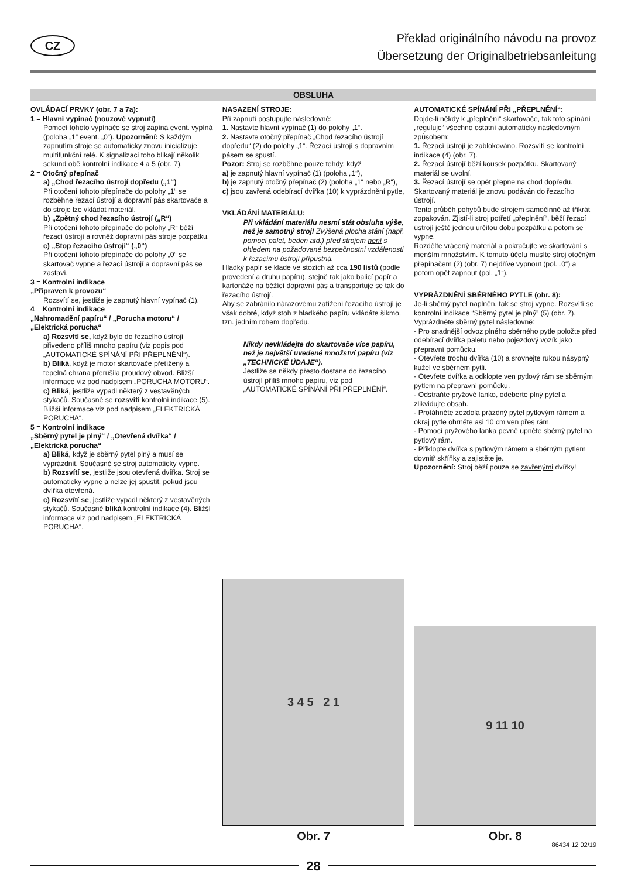CZ
Překlad originálního návodu na provoz
Übersetzung der Originalbetriebsanleitung
OBSLUHA
OVLÁDACÍ PRVKY (obr. 7 a 7a):
1 = Hlavní vypínač (nouzové vypnutí)
Pomocí tohoto vypínače se stroj zapíná event. vypíná (poloha „1“ event. „0“). Upozornění: S každým zapnutím stroje se automaticky znovu inicializuje multifunkční relé. K signalizaci toho blikají několik sekund obě kontrolní indikace 4 a 5 (obr. 7).
2 = Otočný přepínač
a) „Chod řezacího ústrojí dopředu („1“)
Při otočení tohoto přepínače do polohy „1“ se rozběhne řezací ústrojí a dopravní pás skartovače a do stroje lze vkládat materiál.
b) „Zpětný chod řezacího ústrojí („R“)
Při otočení tohoto přepínače do polohy „R“ běží řezací ústrojí a rovněž dopravní pás stroje pozpátku.
c) „Stop řezacího ústrojí“ („0“)
Při otočení tohoto přepínače do polohy „0“ se skartovač vypne a řezací ústrojí a dopravní pás se zastaví.
3 = Kontrolní indikace
„Připraven k provozu“
Rozsvítí se, jestliže je zapnutý hlavní vypínač (1).
4 = Kontrolní indikace
„Nahromadění papíru“ / „Porucha motoru“ / „Elektrická porucha“
a) Rozsvítí se, když bylo do řezacího ústrojí přivedeno příliš mnoho papíru (viz popis pod „AUTOMATICKÉ SPÍNÁNÍ PŘI PŘEPLNĚNÍ“).
b) Bliká, když je motor skartovače přetížený a tepelná chrana přerušila proudový obvod. Bližší informace viz pod nadpisem „PORUCHA MOTORU“.
c) Bliká, jestliže vypadl některý z vestavěných stykačů. Současně se rozsvítí kontrolní indikace (5). Bližší informace viz pod nadpisem „ELEKTRICKÁ PORUCHA“.
5 = Kontrolní indikace
„Sběrný pytel je plný“ / „Otevřená dvířka“ / „Elektrická porucha“
a) Bliká, když je sběrný pytel plný a musí se vyprázdnit. Současně se stroj automaticky vypne.
b) Rozsvítí se, jestliže jsou otevřená dvířka. Stroj se automaticky vypne a nelze jej spustit, pokud jsou dvířka otevřená.
c) Rozsvítí se, jestliže vypadl některý z vestavěných stykačů. Současně bliká kontrolní indikace (4). Bližší informace viz pod nadpisem „ELEKTRICKÁ PORUCHA“.
NASAZENÍ STROJE:
Při zapnutí postupujte následovně:
1. Nastavte hlavní vypínač (1) do polohy „1“.
2. Nastavte otočný přepínač „Chod řezacího ústrojí dopředu“ (2) do polohy „1“. Řezací ústrojí s dopravním pásem se spustí.
Pozor: Stroj se rozběhne pouze tehdy, když
a) je zapnutý hlavní vypínač (1) (poloha „1“),
b) je zapnutý otočný přepínač (2) (poloha „1“ nebo „R“),
c) jsou zavřená odebírací dvířka (10) k vyprázdnění pytle,
VKLÁDÁNÍ MATERIÁLU:
Při vkládání materiálu nesmí stát obsluha výše, než je samotný stroj! Zvýšená plocha stání (např. pomocí palet, beden atd.) před strojem není s ohledem na požadované bezpečnostní vzdálenosti k řezacímu ústrojí přípustná.
Hladký papír se klade ve stozích až cca 190 listů (podle provedení a druhu papíru), stejně tak jako balicí papír a kartonáže na běžící dopravní pás a transportuje se tak do řezacího ústrojí.
Aby se zabránilo nárazovému zatížení řezacího ústrojí je však dobré, když stoh z hladkého papíru vkládáte šikmo, tzn. jedním rohem dopředu.
Nikdy nevkládejte do skartovače více papíru, než je největší uvedené množství papíru (viz „TECHNICKÉ ÚDAJE“).
Jestliže se někdy přesto dostane do řezacího ústrojí příliš mnoho papíru, viz pod „AUTOMATICKÉ SPÍNÁNÍ PŘI PŘEPLNĚNÍ“.
AUTOMATICKÉ SPÍNÁNÍ PŘI „PŘEPLNĚNÍ“:
Dojde-li někdy k „přeplnění“ skartovače, tak toto spínání „reguluje“ všechno ostatní automaticky následovným způsobem:
1. Řezací ústrojí je zablokováno. Rozsvítí se kontrolní indikace (4) (obr. 7).
2. Řezací ústrojí běží kousek pozpátku. Skartovaný materiál se uvolní.
3. Řezací ústrojí se opět přepne na chod dopředu. Skartovaný materiál je znovu podáván do řezacího ústrojí.
Tento průběh pohybů bude strojem samočinně až třikrát zopakován. Zjistí-li stroj potřetí „přeplnění“, běží řezací ústrojí ještě jednou určitou dobu pozpátku a potom se vypne.
Rozdělte vrácený materiál a pokračujte ve skartování s menším množstvím. K tomuto účelu musíte stroj otočným přepínačem (2) (obr. 7) nejdříve vypnout (pol. „0“) a potom opět zapnout (pol. „1“).
VYPRÁZDNĚNÍ SBĚRNÉHO PYTLE (obr. 8):
Je-li sběrný pytel naplněn, tak se stroj vypne. Rozsvítí se kontrolní indikace “Sběrný pytel je plný” (5) (obr. 7). Vyprázdněte sběrný pytel následovně:
- Pro snadnější odvoz plného sběrného pytle položte před odebírací dvířka paletu nebo pojezdový vozík jako přepravní pomůcku.
- Otevřete trochu dvířka (10) a srovnejte rukou násypný kužel ve sběrném pytli.
- Otevřete dvířka a odklopte ven pytlový rám se sběrným pytlem na přepravní pomůcku.
- Odstraňte pryžové lanko, odeberte plný pytel a zlikvidujte obsah.
- Protáhněte zezdola prázdný pytel pytlovým rámem a okraj pytle ohrněte asi 10 cm ven přes rám.
- Pomocí pryžového lanka pevně upněte sběrný pytel na pytlový rám.
- Přiklopte dvířka s pytlovým rámem a sběrným pytlem dovnitř skříňky a zajistěte je.
Upozornění: Stroj běží pouze se zavřenými dvířky!
3 4 5 2 1
Obr. 7
9 11 10
Obr. 8
86434 12 02/19
28